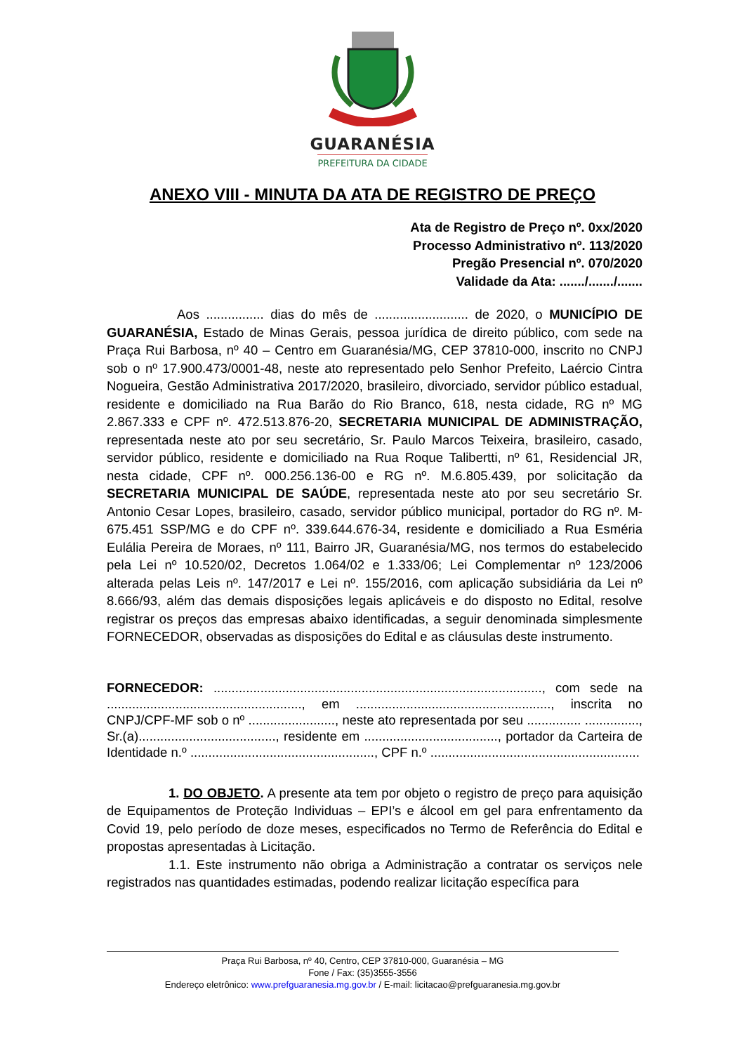GUARANÉSIA
PREFEITURA DA CIDADE
ANEXO VIII - MINUTA DA ATA DE REGISTRO DE PREÇO
Ata de Registro de Preço nº. 0xx/2020
Processo Administrativo nº. 113/2020
Pregão Presencial nº. 070/2020
Validade da Ata: ......./......./.......
Aos ................ dias do mês de .......................... de 2020, o MUNICÍPIO DE GUARANÉSIA, Estado de Minas Gerais, pessoa jurídica de direito público, com sede na Praça Rui Barbosa, nº 40 – Centro em Guaranésia/MG, CEP 37810-000, inscrito no CNPJ sob o nº 17.900.473/0001-48, neste ato representado pelo Senhor Prefeito, Laércio Cintra Nogueira, Gestão Administrativa 2017/2020, brasileiro, divorciado, servidor público estadual, residente e domiciliado na Rua Barão do Rio Branco, 618, nesta cidade, RG nº MG 2.867.333 e CPF nº. 472.513.876-20, SECRETARIA MUNICIPAL DE ADMINISTRAÇÃO, representada neste ato por seu secretário, Sr. Paulo Marcos Teixeira, brasileiro, casado, servidor público, residente e domiciliado na Rua Roque Talibertti, nº 61, Residencial JR, nesta cidade, CPF nº. 000.256.136-00 e RG nº. M.6.805.439, por solicitação da SECRETARIA MUNICIPAL DE SAÚDE, representada neste ato por seu secretário Sr. Antonio Cesar Lopes, brasileiro, casado, servidor público municipal, portador do RG nº. M-675.451 SSP/MG e do CPF nº. 339.644.676-34, residente e domiciliado a Rua Esméria Eulália Pereira de Moraes, nº 111, Bairro JR, Guaranésia/MG, nos termos do estabelecido pela Lei nº 10.520/02, Decretos 1.064/02 e 1.333/06; Lei Complementar nº 123/2006 alterada pelas Leis nº. 147/2017 e Lei nº. 155/2016, com aplicação subsidiária da Lei nº 8.666/93, além das demais disposições legais aplicáveis e do disposto no Edital, resolve registrar os preços das empresas abaixo identificadas, a seguir denominada simplesmente FORNECEDOR, observadas as disposições do Edital e as cláusulas deste instrumento.
FORNECEDOR: ..........................................................................................., com sede na ......................................................, em ......................................................, inscrita no CNPJ/CPF-MF sob o nº ........................, neste ato representada por seu ............... ..............., Sr.(a)......................................, residente em ....................................., portador da Carteira de Identidade n.º ..................................................., CPF n.º ..........................................................
1. DO OBJETO. A presente ata tem por objeto o registro de preço para aquisição de Equipamentos de Proteção Individuas – EPI’s e álcool em gel para enfrentamento da Covid 19, pelo período de doze meses, especificados no Termo de Referência do Edital e propostas apresentadas à Licitação.
1.1. Este instrumento não obriga a Administração a contratar os serviços nele registrados nas quantidades estimadas, podendo realizar licitação específica para
Praça Rui Barbosa, nº 40, Centro, CEP 37810-000, Guaranésia – MG
Fone / Fax: (35)3555-3556
Endereço eletrônico: www.prefguaranesia.mg.gov.br / E-mail: licitacao@prefguaranesia.mg.gov.br